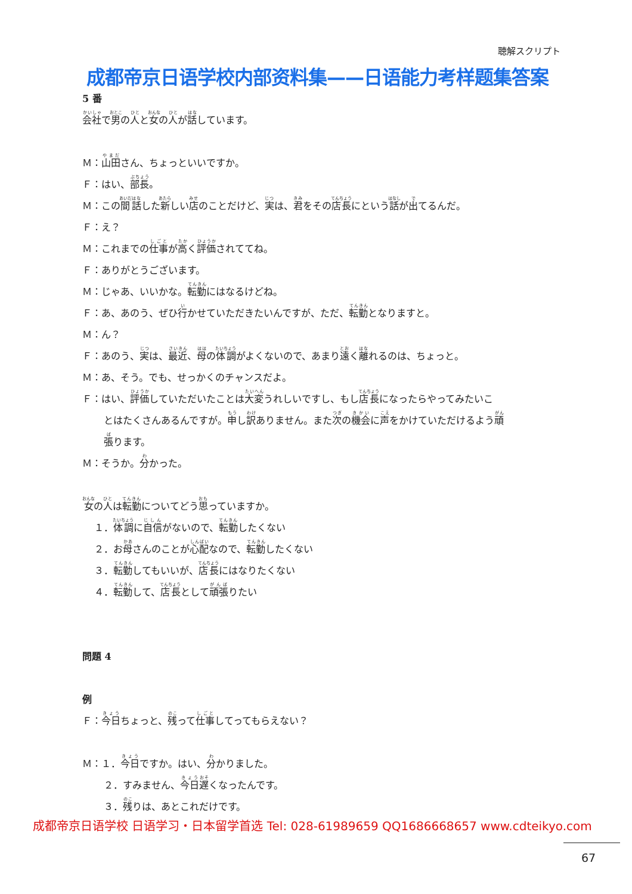聴解スクリプト
成都帝京日语学校内部资料集——日语能力考样题集答案
5 番
会社で男の人と女の人が話しています。
Ｍ：山田さん、ちょっといいですか。
Ｆ：はい、部長。
Ｍ：この間話した新しい店のことだけど、実は、君をその店長にという話が出てるんだ。
Ｆ：え？
Ｍ：これまでの仕事が高く評価されててね。
Ｆ：ありがとうございます。
Ｍ：じゃあ、いいかな。転勤にはなるけどね。
Ｆ：あ、あのう、ぜひ行かせていただきたいんですが、ただ、転勤となりますと。
Ｍ：ん？
Ｆ：あのう、実は、最近、母の体調がよくないので、あまり遠く離れるのは、ちょっと。
Ｍ：あ、そう。でも、せっかくのチャンスだよ。
Ｆ：はい、評価していただいたことは大変うれしいですし、もし店長になったらやってみたいこ
とはたくさんあるんですが。申し訳ありません。また次の機会に声をかけていただけるよう頑
張ります。
Ｍ：そうか。分かった。
女の人は転勤についてどう思っていますか。
１．体調に自信がないので、転勤したくない
２．お母さんのことが心配なので、転勤したくない
３．転勤してもいいが、店長にはなりたくない
４．転勤して、店長として頑張りたい
問題 4
例
Ｆ：今日ちょっと、残って仕事してってもらえない？
Ｍ：１．今日ですか。はい、分かりました。
２．すみません、今日遅くなったんです。
３．残りは、あとこれだけです。
成都帝京日语学校 日语学习・日本留学首选 Tel: 028-61989659 QQ1686668657 www.cdteikyo.com
67